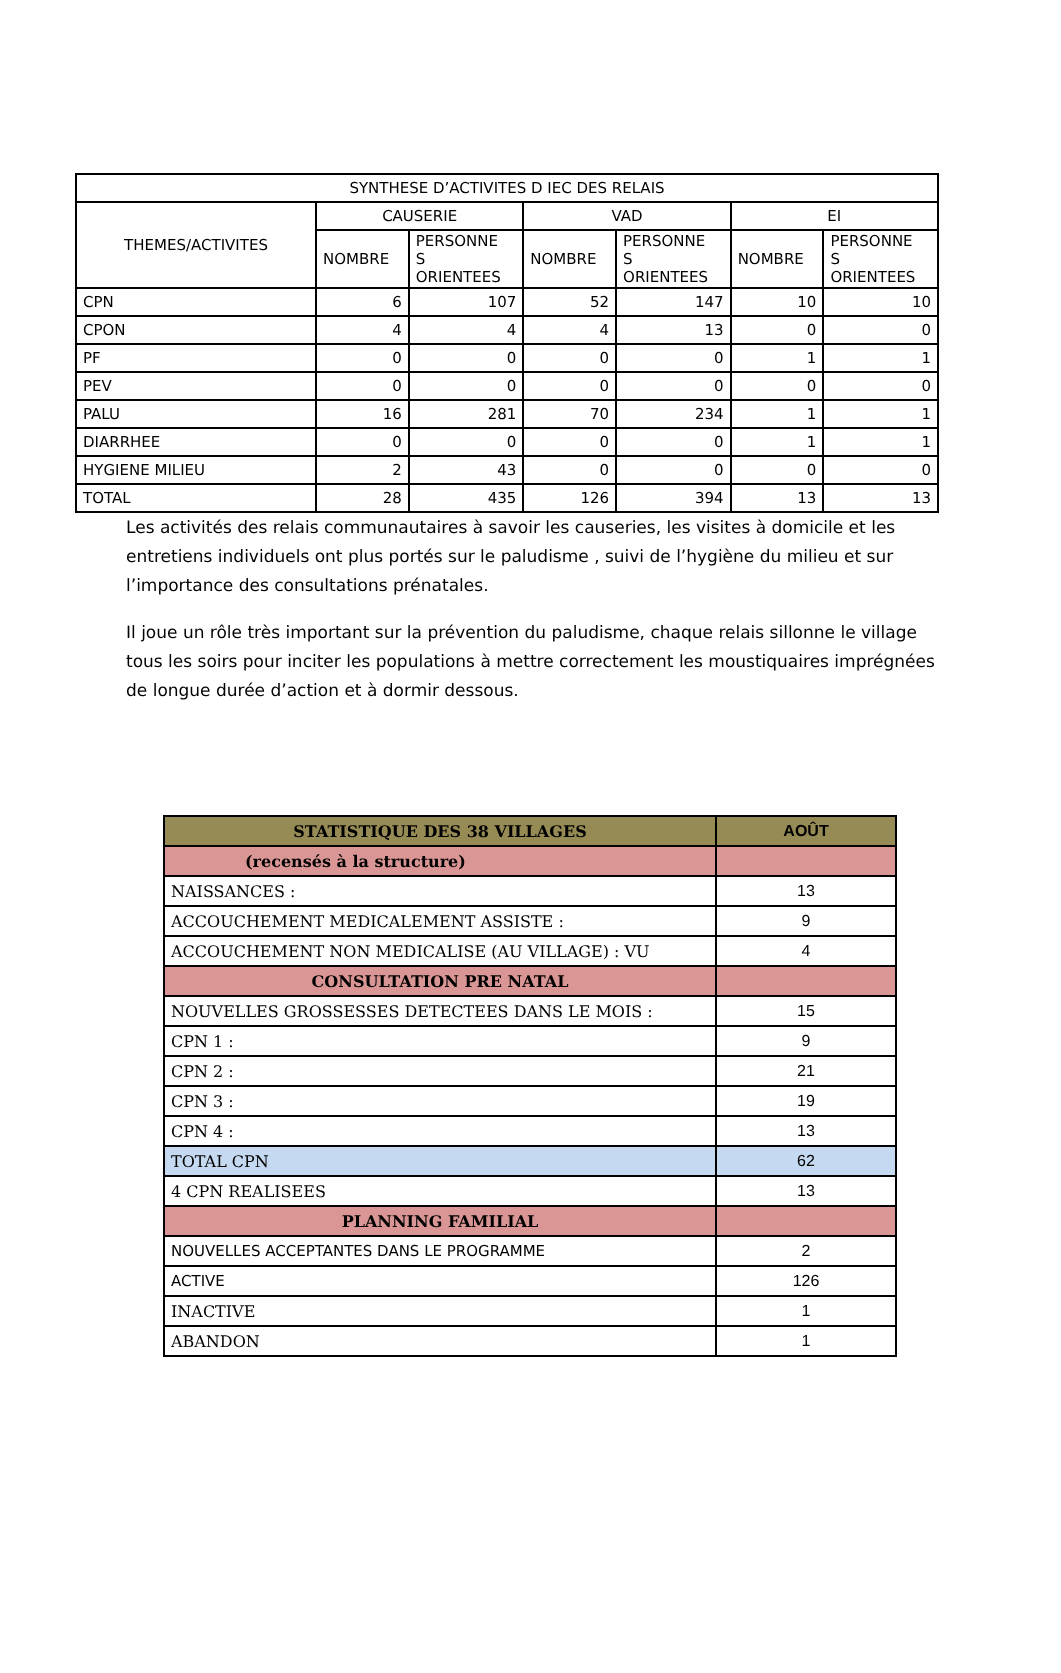| SYNTHESE D’ACTIVITES D IEC DES RELAIS | | | | | | |
| THEMES/ACTIVITES | CAUSERIE | | VAD | | EI | |
| | NOMBRE | PERSONNE S ORIENTEES | NOMBRE | PERSONNE S ORIENTEES | NOMBRE | PERSONNE S ORIENTEES |
| CPN | 6 | 107 | 52 | 147 | 10 | 10 |
| CPON | 4 | 4 | 4 | 13 | 0 | 0 |
| PF | 0 | 0 | 0 | 0 | 1 | 1 |
| PEV | 0 | 0 | 0 | 0 | 0 | 0 |
| PALU | 16 | 281 | 70 | 234 | 1 | 1 |
| DIARRHEE | 0 | 0 | 0 | 0 | 1 | 1 |
| HYGIENE MILIEU | 2 | 43 | 0 | 0 | 0 | 0 |
| TOTAL | 28 | 435 | 126 | 394 | 13 | 13 |
Les activités des relais communautaires à savoir les causeries, les visites à domicile et les entretiens individuels ont plus portés sur le paludisme , suivi de l’hygiène du milieu et sur l’importance des consultations prénatales.
Il joue un rôle très important sur la prévention du paludisme, chaque relais sillonne le village tous les soirs pour inciter les populations à mettre correctement les moustiquaires imprégnées de longue durée d’action et à dormir dessous.
| STATISTIQUE DES 38 VILLAGES | AOÛT |
| --- | --- |
| (recensés à la structure) | |
| NAISSANCES : | 13 |
| ACCOUCHEMENT MEDICALEMENT ASSISTE : | 9 |
| ACCOUCHEMENT NON MEDICALISE (AU VILLAGE) : VU | 4 |
| CONSULTATION PRE NATAL | |
| NOUVELLES GROSSESSES DETECTEES DANS LE MOIS : | 15 |
| CPN 1 : | 9 |
| CPN 2 : | 21 |
| CPN 3 : | 19 |
| CPN 4 : | 13 |
| TOTAL CPN | 62 |
| 4 CPN REALISEES | 13 |
| PLANNING FAMILIAL | |
| NOUVELLES ACCEPTANTES DANS LE PROGRAMME | 2 |
| ACTIVE | 126 |
| INACTIVE | 1 |
| ABANDON | 1 |